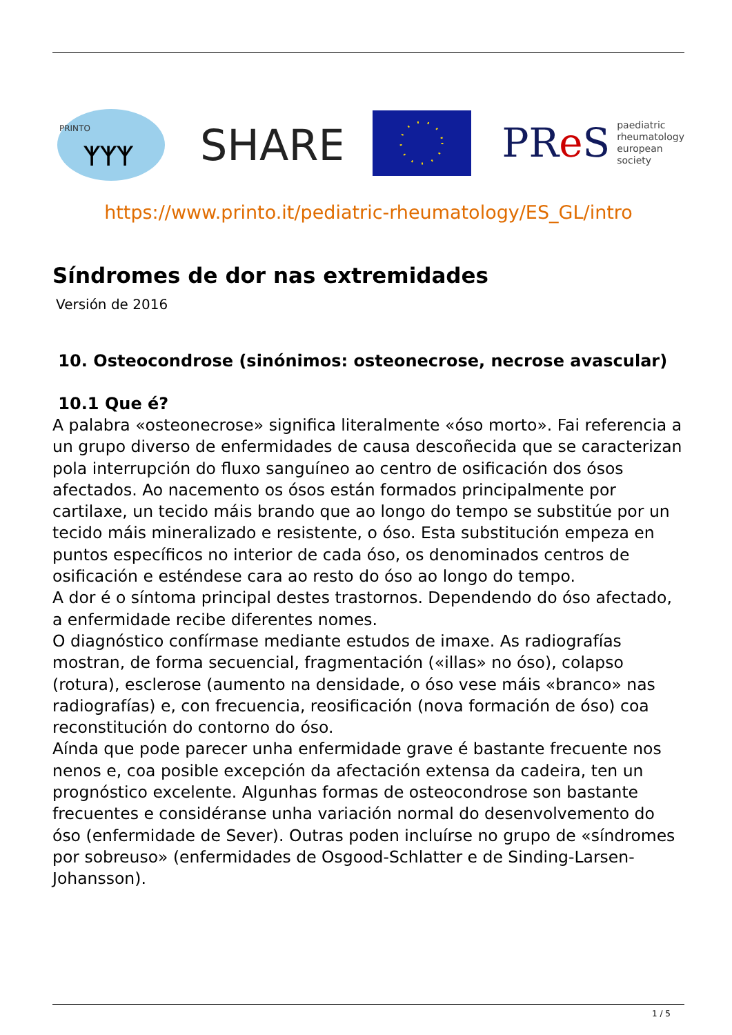PRINTO
ᛉᛉᛉ
SHARE
PRe S paediatric
rheumatology
european
society
https://www.printo.it/pediatric-rheumatology/ES_GL/intro
Síndromes de dor nas extremidades
Versión de 2016
10. Osteocondrose (sinónimos: osteonecrose, necrose avascular)
10.1 Que é?
A palabra «osteonecrose» significa literalmente «óso morto». Fai referencia a un grupo diverso de enfermidades de causa descoñecida que se caracterizan pola interrupción do fluxo sanguíneo ao centro de osificación dos ósos afectados. Ao nacemento os ósos están formados principalmente por cartilaxe, un tecido máis brando que ao longo do tempo se substitúe por un tecido máis mineralizado e resistente, o óso. Esta substitución empeza en puntos específicos no interior de cada óso, os denominados centros de osificación e esténdese cara ao resto do óso ao longo do tempo.
A dor é o síntoma principal destes trastornos. Dependendo do óso afectado, a enfermidade recibe diferentes nomes.
O diagnóstico confírmase mediante estudos de imaxe. As radiografías mostran, de forma secuencial, fragmentación («illas» no óso), colapso (rotura), esclerose (aumento na densidade, o óso vese máis «branco» nas radiografías) e, con frecuencia, reosificación (nova formación de óso) coa reconstitución do contorno do óso.
Aínda que pode parecer unha enfermidade grave é bastante frecuente nos nenos e, coa posible excepción da afectación extensa da cadeira, ten un prognóstico excelente. Algunhas formas de osteocondrose son bastante frecuentes e considéranse unha variación normal do desenvolvemento do óso (enfermidade de Sever). Outras poden incluírse no grupo de «síndromes por sobreuso» (enfermidades de Osgood-Schlatter e de Sinding-Larsen-Johansson).
1 / 5